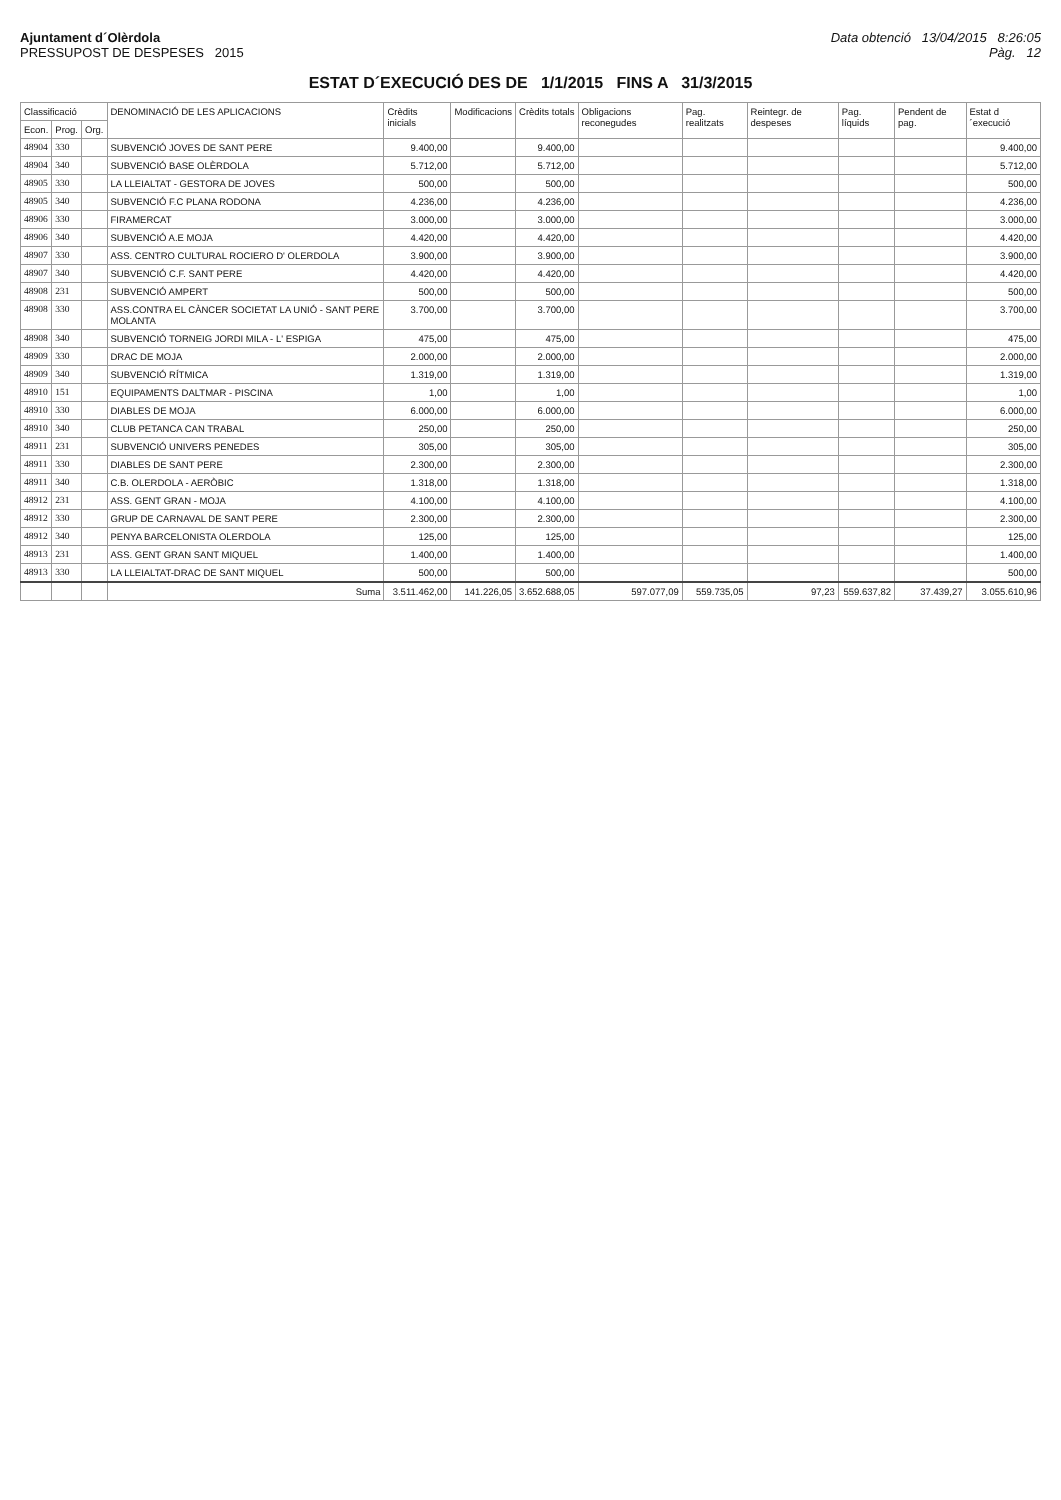Ajuntament d´Olèrdola
PRESSUPOST DE DESPESES 2015
Data obtenció 13/04/2015 8:26:05
Pàg. 12
ESTAT D´EXECUCIÓ DES DE 1/1/2015 FINS A 31/3/2015
| Classificació | | | DENOMINACIÓ DE LES APLICACIONS | Crèdits inicials | Modificacions | Crèdits totals | Obligacions reconegudes | Pag. realitzats | Reintegr. de despeses | Pag. líquids | Pendent de pag. | Estat d´execució |
| --- | --- | --- | --- | --- | --- | --- | --- | --- | --- | --- | --- | --- |
| Econ. | Prog. | Org. | | | | | | | | | | |
| 48904 | 330 | | SUBVENCIÓ JOVES DE SANT PERE | 9.400,00 | | 9.400,00 | | | | | | 9.400,00 |
| 48904 | 340 | | SUBVENCIÓ BASE OLÈRDOLA | 5.712,00 | | 5.712,00 | | | | | | 5.712,00 |
| 48905 | 330 | | LA LLEIALTAT - GESTORA DE JOVES | 500,00 | | 500,00 | | | | | | 500,00 |
| 48905 | 340 | | SUBVENCIÓ F.C PLANA RODONA | 4.236,00 | | 4.236,00 | | | | | | 4.236,00 |
| 48906 | 330 | | FIRAMERCAT | 3.000,00 | | 3.000,00 | | | | | | 3.000,00 |
| 48906 | 340 | | SUBVENCIÓ A.E MOJA | 4.420,00 | | 4.420,00 | | | | | | 4.420,00 |
| 48907 | 330 | | ASS. CENTRO CULTURAL ROCIERO D' OLERDOLA | 3.900,00 | | 3.900,00 | | | | | | 3.900,00 |
| 48907 | 340 | | SUBVENCIÓ C.F. SANT PERE | 4.420,00 | | 4.420,00 | | | | | | 4.420,00 |
| 48908 | 231 | | SUBVENCIÓ AMPERT | 500,00 | | 500,00 | | | | | | 500,00 |
| 48908 | 330 | | ASS.CONTRA EL CÀNCER SOCIETAT LA UNIÓ - SANT PERE MOLANTA | 3.700,00 | | 3.700,00 | | | | | | 3.700,00 |
| 48908 | 340 | | SUBVENCIÓ TORNEIG JORDI MILA - L' ESPIGA | 475,00 | | 475,00 | | | | | | 475,00 |
| 48909 | 330 | | DRAC DE MOJA | 2.000,00 | | 2.000,00 | | | | | | 2.000,00 |
| 48909 | 340 | | SUBVENCIÓ RÍTMICA | 1.319,00 | | 1.319,00 | | | | | | 1.319,00 |
| 48910 | 151 | | EQUIPAMENTS DALTMAR - PISCINA | 1,00 | | 1,00 | | | | | | 1,00 |
| 48910 | 330 | | DIABLES DE MOJA | 6.000,00 | | 6.000,00 | | | | | | 6.000,00 |
| 48910 | 340 | | CLUB PETANCA CAN TRABAL | 250,00 | | 250,00 | | | | | | 250,00 |
| 48911 | 231 | | SUBVENCIÓ UNIVERS PENEDES | 305,00 | | 305,00 | | | | | | 305,00 |
| 48911 | 330 | | DIABLES DE SANT PERE | 2.300,00 | | 2.300,00 | | | | | | 2.300,00 |
| 48911 | 340 | | C.B. OLERDOLA - AERÒBIC | 1.318,00 | | 1.318,00 | | | | | | 1.318,00 |
| 48912 | 231 | | ASS. GENT GRAN - MOJA | 4.100,00 | | 4.100,00 | | | | | | 4.100,00 |
| 48912 | 330 | | GRUP DE CARNAVAL DE SANT PERE | 2.300,00 | | 2.300,00 | | | | | | 2.300,00 |
| 48912 | 340 | | PENYA BARCELONISTA OLERDOLA | 125,00 | | 125,00 | | | | | | 125,00 |
| 48913 | 231 | | ASS. GENT GRAN SANT MIQUEL | 1.400,00 | | 1.400,00 | | | | | | 1.400,00 |
| 48913 | 330 | | LA LLEIALTAT-DRAC DE SANT MIQUEL | 500,00 | | 500,00 | | | | | | 500,00 |
| | | | Suma | 3.511.462,00 | 141.226,05 | 3.652.688,05 | 597.077,09 | 559.735,05 | 97,23 | 559.637,82 | 37.439,27 | 3.055.610,96 |